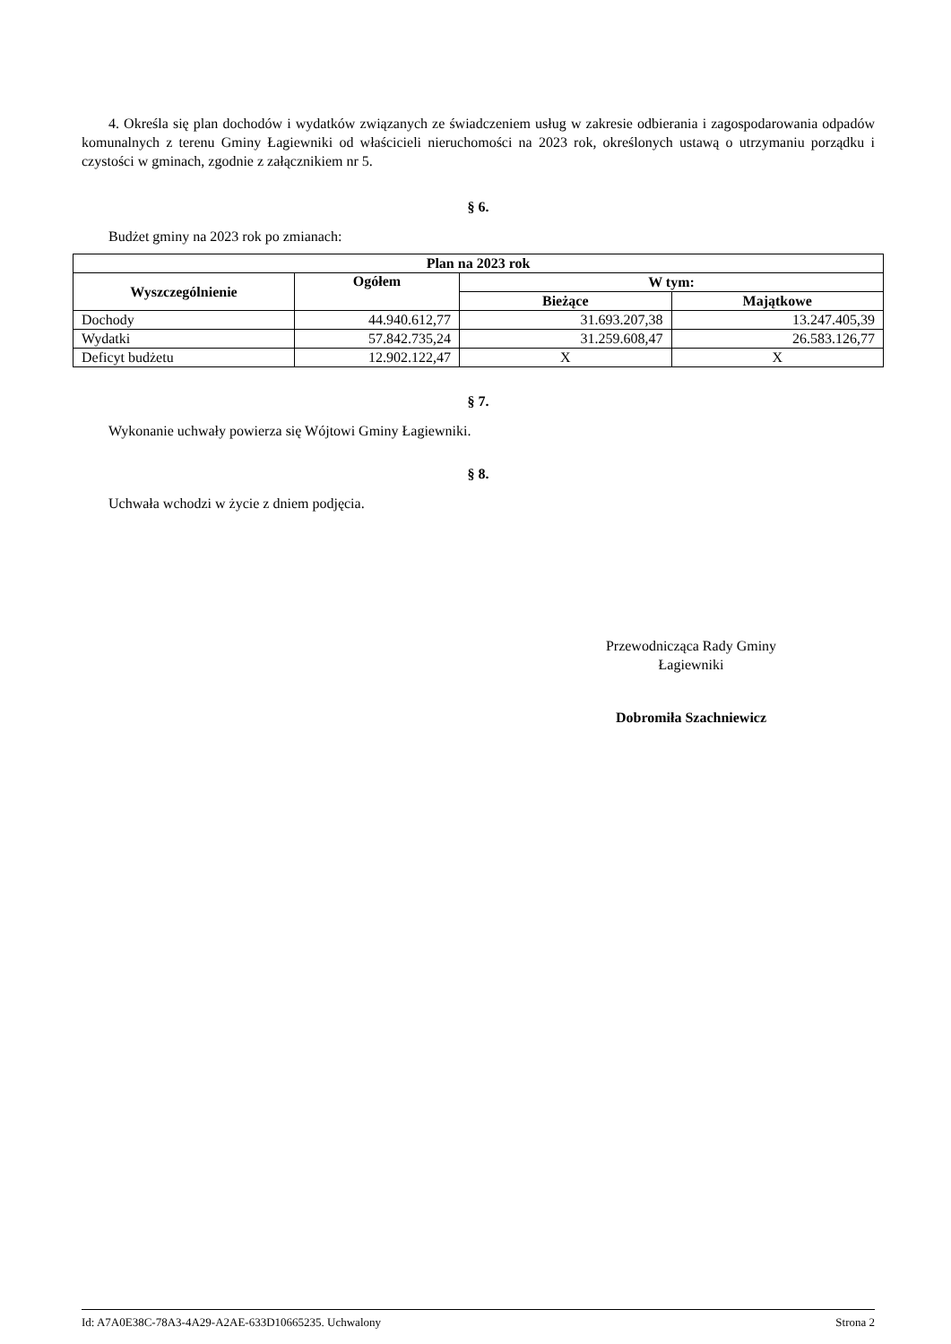4. Określa się plan dochodów i wydatków związanych ze świadczeniem usług w zakresie odbierania i zagospodarowania odpadów komunalnych z terenu Gminy Łagiewniki od właścicieli nieruchomości na 2023 rok, określonych ustawą o utrzymaniu porządku i czystości w gminach, zgodnie z załącznikiem nr 5.
§ 6.
Budżet gminy na 2023 rok po zmianach:
| Plan na 2023 rok | | | |
| --- | --- | --- | --- |
| Wyszczególnienie | Ogółem | W tym: | |
| | | Bieżące | Majątkowe |
| Dochody | 44.940.612,77 | 31.693.207,38 | 13.247.405,39 |
| Wydatki | 57.842.735,24 | 31.259.608,47 | 26.583.126,77 |
| Deficyt budżetu | 12.902.122,47 | X | X |
§ 7.
Wykonanie uchwały powierza się Wójtowi Gminy Łagiewniki.
§ 8.
Uchwała wchodzi w życie z dniem podjęcia.
Przewodnicząca Rady Gminy
Łagiewniki
Dobromiła Szachniewicz
Id: A7A0E38C-78A3-4A29-A2AE-633D10665235. Uchwalony Strona 2